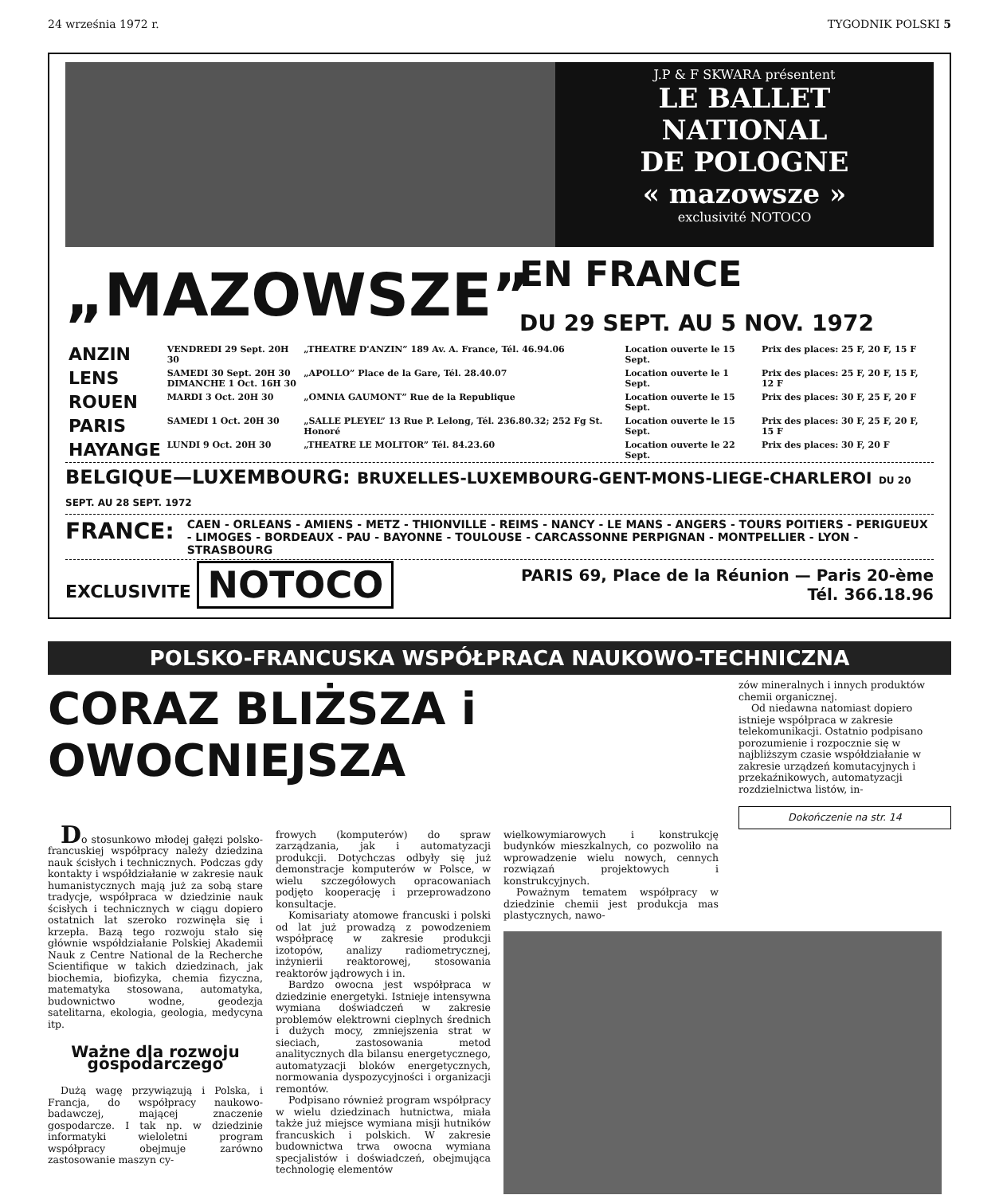24 września 1972 r. TYGODNIK POLSKI 5
J.P & F SKWARA présentent
LE BALLET
NATIONAL
DE POLOGNE
« mazowsze »
exclusivité NOTOCO
„MAZOWSZE”
EN FRANCE
DU 29 SEPT. AU 5 NOV. 1972
| ANZIN | VENDREDI 29 Sept. 20H 30 | „THEATRE D'ANZIN” 189 Av. A. France, Tél. 46.94.06 | Location ouverte le 15 Sept. | Prix des places: 25 F, 20 F, 15 F |
| LENS | SAMEDI 30 Sept. 20H 30 DIMANCHE 1 Oct. 16H 30 | „APOLLO” Place de la Gare, Tél. 28.40.07 | Location ouverte le 1 Sept. | Prix des places: 25 F, 20 F, 15 F, 12 F |
| ROUEN | MARDI 3 Oct. 20H 30 | „OMNIA GAUMONT” Rue de la Republique | Location ouverte le 15 Sept. | Prix des places: 30 F, 25 F, 20 F |
| PARIS | SAMEDI 1 Oct. 20H 30 | „SALLE PLEYEL” 13 Rue P. Lelong, Tél. 236.80.32; 252 Fg St. Honoré | Location ouverte le 15 Sept. | Prix des places: 30 F, 25 F, 20 F, 15 F |
| HAYANGE | LUNDI 9 Oct. 20H 30 | „THEATRE LE MOLITOR” Tél. 84.23.60 | Location ouverte le 22 Sept. | Prix des places: 30 F, 20 F |
BELGIQUE—LUXEMBOURG: BRUXELLES-LUXEMBOURG-GENT-MONS-LIEGE-CHARLEROI DU 20 SEPT. AU 28 SEPT. 1972
FRANCE: CAEN - ORLEANS - AMIENS - METZ - THIONVILLE - REIMS - NANCY - LE MANS - ANGERS - TOURS POITIERS - PERIGUEUX - LIMOGES - BORDEAUX - PAU - BAYONNE - TOULOUSE - CARCASSONNE PERPIGNAN - MONTPELLIER - LYON - STRASBOURG
EXCLUSIVITE NOTOCO PARIS 69, Place de la Réunion — Paris 20-ème
Tél. 366.18.96
POLSKO-FRANCUSKA WSPÓŁPRACA NAUKOWO-TECHNICZNA
CORAZ BLIŻSZA i OWOCNIEJSZA
zów mineralnych i innych produktów chemii organicznej.
Od niedawna natomiast dopiero istnieje współpraca w zakresie telekomunikacji. Ostatnio podpisano porozumienie i rozpocznie się w najbliższym czasie współdziałanie w zakresie urządzeń komutacyjnych i przekaźnikowych, automatyzacji rozdzielnictwa listów, in-
Dokończenie na str. 14
Do stosunkowo młodej gałęzi polsko-francuskiej współpracy należy dziedzina nauk ścisłych i technicznych. Podczas gdy kontakty i współdziałanie w zakresie nauk humanistycznych mają już za sobą stare tradycje, współpraca w dziedzinie nauk ścisłych i technicznych w ciągu dopiero ostatnich lat szeroko rozwinęła się i krzepła. Bazą tego rozwoju stało się głównie współdziałanie Polskiej Akademii Nauk z Centre National de la Recherche Scientifique w takich dziedzinach, jak biochemia, biofizyka, chemia fizyczna, matematyka stosowana, automatyka, budownictwo wodne, geodezja satelitarna, ekologia, geologia, medycyna itp.
Ważne dla rozwoju gospodarczego
Dużą wagę przywiązują i Polska, i Francja, do współpracy naukowo-badawczej, mającej znaczenie gospodarcze. I tak np. w dziedzinie informatyki wieloletni program współpracy obejmuje zarówno zastosowanie maszyn cy-
frowych (komputerów) do spraw zarządzania, jak i automatyzacji produkcji. Dotychczas odbyły się już demonstracje komputerów w Polsce, w wielu szczegółowych opracowaniach podjęto kooperację i przeprowadzono konsultacje.
Komisariaty atomowe francuski i polski od lat już prowadzą z powodzeniem współpracę w zakresie produkcji izotopów, analizy radiometrycznej, inżynierii reaktorowej, stosowania reaktorów jądrowych i in.
Bardzo owocna jest współpraca w dziedzinie energetyki. Istnieje intensywna wymiana doświadczeń w zakresie problemów elektrowni cieplnych średnich i dużych mocy, zmniejszenia strat w sieciach, zastosowania metod analitycznych dla bilansu energetycznego, automatyzacji bloków energetycznych, normowania dyspozycyjności i organizacji remontów.
Podpisano również program współpracy w wielu dziedzinach hutnictwa, miała także już miejsce wymiana misji hutników francuskich i polskich. W zakresie budownictwa trwa owocna wymiana specjalistów i doświadczeń, obejmująca technologię elementów
wielkowymiarowych i konstrukcję budynków mieszkalnych, co pozwoliło na wprowadzenie wielu nowych, cennych rozwiązań projektowych i konstrukcyjnych.
Poważnym tematem współpracy w dziedzinie chemii jest produkcja mas plastycznych, nawo-